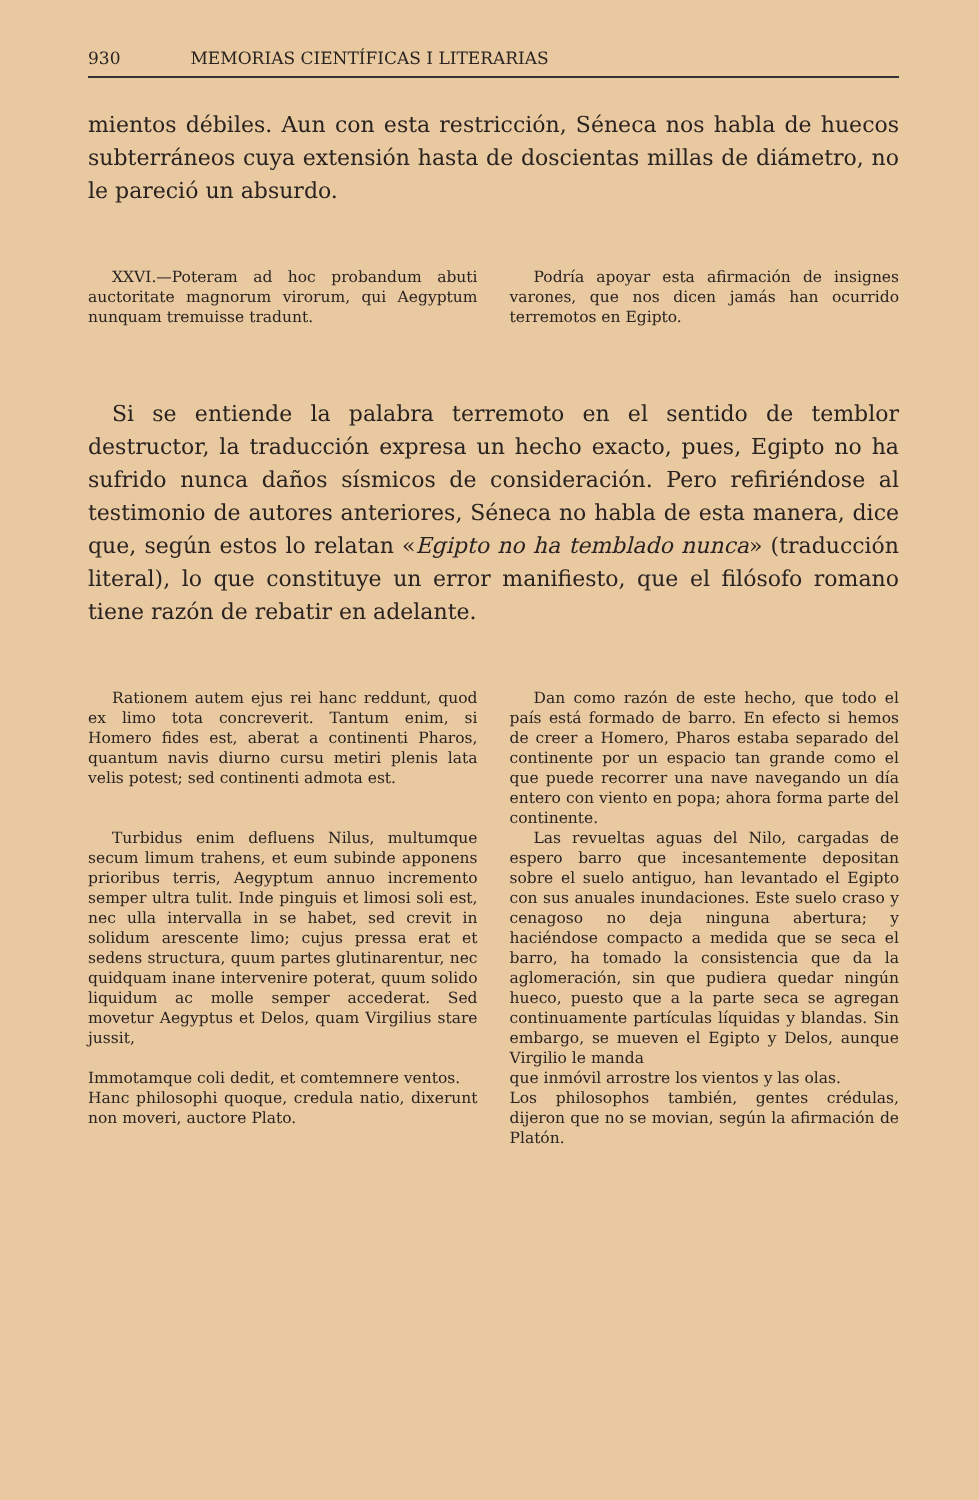930 MEMORIAS CIENTÍFICAS I LITERARIAS
mientos débiles. Aun con esta restricción, Séneca nos habla de huecos subterráneos cuya extensión hasta de doscientas millas de diámetro, no le pareció un absurdo.
XXVI.—Poteram ad hoc probandum abuti auctoritate magnorum virorum, qui Aegyptum nunquam tremuisse tradunt.
Podría apoyar esta afirmación de insignes varones, que nos dicen jamás han ocurrido terremotos en Egipto.
Si se entiende la palabra terremoto en el sentido de temblor destructor, la traducción expresa un hecho exacto, pues, Egipto no ha sufrido nunca daños sísmicos de consideración. Pero refiriéndose al testimonio de autores anteriores, Séneca no habla de esta manera, dice que, según estos lo relatan «Egipto no ha temblado nunca» (traducción literal), lo que constituye un error manifiesto, que el filósofo romano tiene razón de rebatir en adelante.
Rationem autem ejus rei hanc reddunt, quod ex limo tota concreverit. Tantum enim, si Homero fides est, aberat a continenti Pharos, quantum navis diurno cursu metiri plenis lata velis potest; sed continenti admota est.
Turbidus enim defluens Nilus, multumque secum limum trahens, et eum subinde apponens prioribus terris, Aegyptum annuo incremento semper ultra tulit. Inde pinguis et limosi soli est, nec ulla intervalla in se habet, sed crevit in solidum arescente limo; cujus pressa erat et sedens structura, quum partes glutinarentur, nec quidquam inane intervenire poterat, quum solido liquidum ac molle semper accederat. Sed movetur Aegyptus et Delos, quam Virgilius stare jussit,
Immotamque coli dedit, et comtemnere ventos.
Hanc philosophi quoque, credula natio, dixerunt non moveri, auctore Plato.
Dan como razón de este hecho, que todo el país está formado de barro. En efecto si hemos de creer a Homero, Pharos estaba separado del continente por un espacio tan grande como el que puede recorrer una nave navegando un día entero con viento en popa; ahora forma parte del continente.
Las revueltas aguas del Nilo, cargadas de espero barro que incesantemente depositan sobre el suelo antiguo, han levantado el Egipto con sus anuales inundaciones. Este suelo craso y cenagoso no deja ninguna abertura; y haciéndose compacto a medida que se seca el barro, ha tomado la consistencia que da la aglomeración, sin que pudiera quedar ningún hueco, puesto que a la parte seca se agregan continuamente partículas líquidas y blandas. Sin embargo, se mueven el Egipto y Delos, aunque Virgilio le manda
que inmóvil arrostre los vientos y las olas.
Los philosophos también, gentes crédulas, dijeron que no se movian, según la afirmación de Platón.